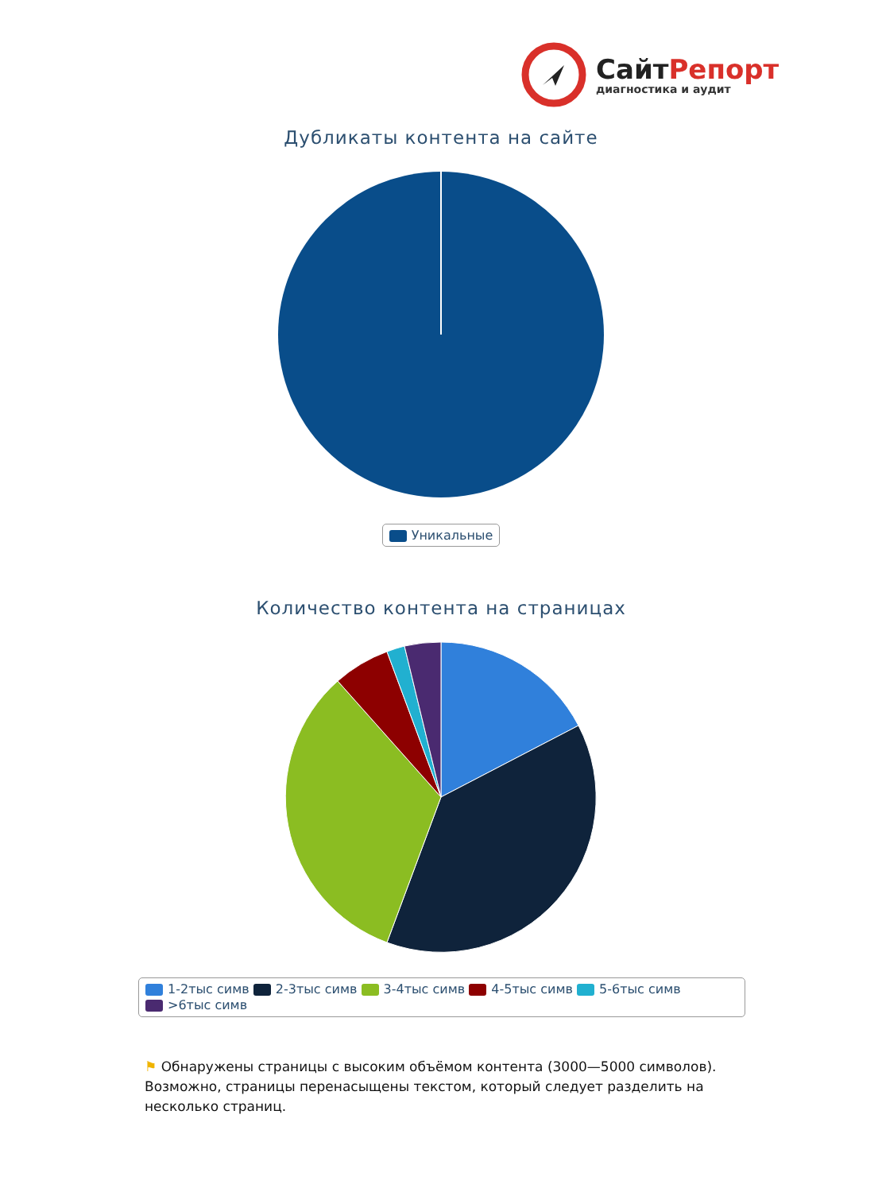Сайт Репорт
диагностика и аудит
Дубликаты контента на сайте
Уникальные
Количество контента на страницах
1-2тыс симв 2-3тыс симв 3-4тыс симв 4-5тыс симв 5-6тыс симв
>6тыс симв
⚑ Обнаружены страницы с высоким объёмом контента (3000—5000 символов). Возможно, страницы перенасыщены текстом, который следует разделить на несколько страниц.